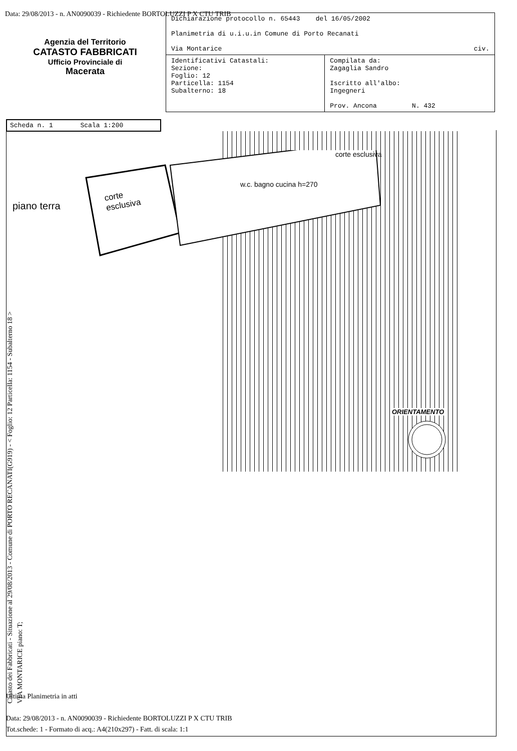Data: 29/08/2013 - n. AN0090039 - Richiedente BORTOLUZZI P X CTU TRIB
Agenzia del Territorio
CATASTO FABBRICATI
Ufficio Provinciale di
Macerata
| Dichiarazione protocollo n. 65443 del 16/05/2002 Planimetria di u.i.u.in Comune di Porto Recanati Via Montarice civ. | |
| Identificativi Catastali: Sezione: Foglio: 12 Particella: 1154 Subalterno: 18 | Compilata da: Zagaglia Sandro Iscritto all'albo: Ingegneri Prov. Ancona N. 432 |
Scheda n. 1 Scala 1:200
piano terra
corte
esclusiva
w.c. bagno cucina h=270
corte esclusiva
ORIENTAMENTO
Catasto dei Fabbricati - Situazione al 29/08/2013 - Comune di PORTO RECANATI(G919) - < Foglio: 12 Particella: 1154 - Subalterno 18 >
VIA MONTARICE piano: T;
Ultima Planimetria in atti
Data: 29/08/2013 - n. AN0090039 - Richiedente BORTOLUZZI P X CTU TRIB
Tot.schede: 1 - Formato di acq.: A4(210x297) - Fatt. di scala: 1:1